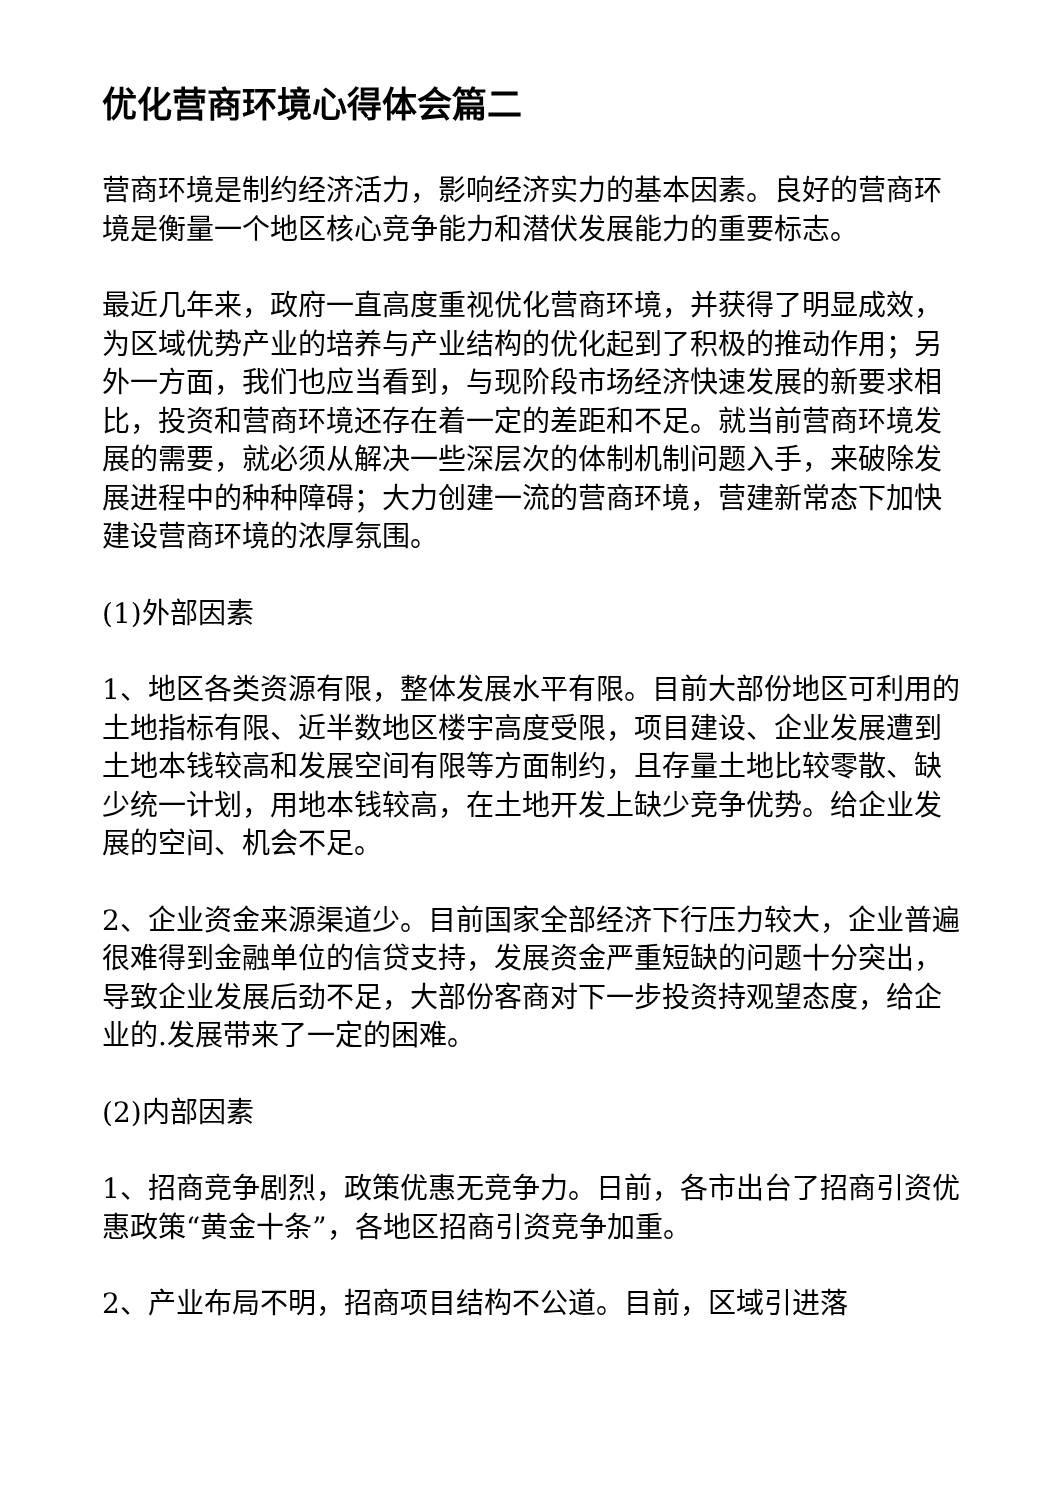优化营商环境心得体会篇二
营商环境是制约经济活力，影响经济实力的基本因素。良好的营商环境是衡量一个地区核心竞争能力和潜伏发展能力的重要标志。
最近几年来，政府一直高度重视优化营商环境，并获得了明显成效，为区域优势产业的培养与产业结构的优化起到了积极的推动作用；另外一方面，我们也应当看到，与现阶段市场经济快速发展的新要求相比，投资和营商环境还存在着一定的差距和不足。就当前营商环境发展的需要，就必须从解决一些深层次的体制机制问题入手，来破除发展进程中的种种障碍；大力创建一流的营商环境，营建新常态下加快建设营商环境的浓厚氛围。
(1)外部因素
1、地区各类资源有限，整体发展水平有限。目前大部份地区可利用的土地指标有限、近半数地区楼宇高度受限，项目建设、企业发展遭到土地本钱较高和发展空间有限等方面制约，且存量土地比较零散、缺少统一计划，用地本钱较高，在土地开发上缺少竞争优势。给企业发展的空间、机会不足。
2、企业资金来源渠道少。目前国家全部经济下行压力较大，企业普遍很难得到金融单位的信贷支持，发展资金严重短缺的问题十分突出，导致企业发展后劲不足，大部份客商对下一步投资持观望态度，给企业的.发展带来了一定的困难。
(2)内部因素
1、招商竞争剧烈，政策优惠无竞争力。日前，各市出台了招商引资优惠政策“黄金十条”，各地区招商引资竞争加重。
2、产业布局不明，招商项目结构不公道。目前，区域引进落